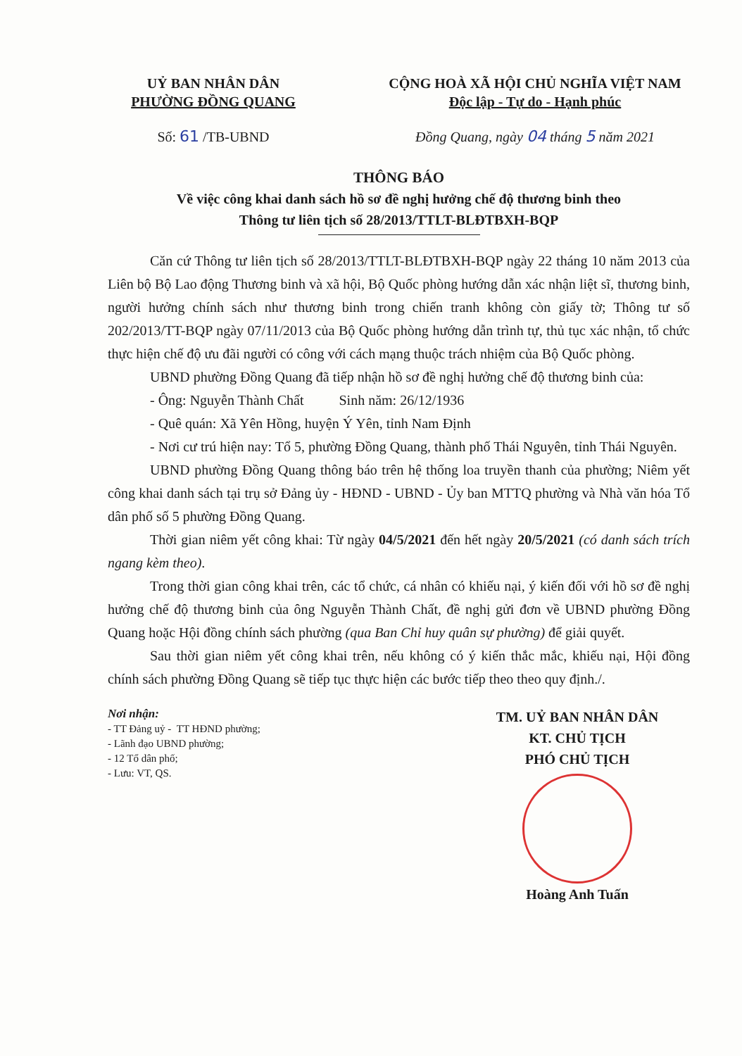UỶ BAN NHÂN DÂN
PHƯỜNG ĐỒNG QUANG
Số: 61 /TB-UBND
CỘNG HOÀ XÃ HỘI CHỦ NGHĨA VIỆT NAM
Độc lập - Tự do - Hạnh phúc
Đồng Quang, ngày 04 tháng 5 năm 2021
THÔNG BÁO
Về việc công khai danh sách hồ sơ đề nghị hưởng chế độ thương binh theo
Thông tư liên tịch số 28/2013/TTLT-BLĐTBXH-BQP
Căn cứ Thông tư liên tịch số 28/2013/TTLT-BLĐTBXH-BQP ngày 22 tháng 10 năm 2013 của Liên bộ Bộ Lao động Thương binh và xã hội, Bộ Quốc phòng hướng dẫn xác nhận liệt sĩ, thương binh, người hưởng chính sách như thương binh trong chiến tranh không còn giấy tờ; Thông tư số 202/2013/TT-BQP ngày 07/11/2013 của Bộ Quốc phòng hướng dẫn trình tự, thủ tục xác nhận, tổ chức thực hiện chế độ ưu đãi người có công với cách mạng thuộc trách nhiệm của Bộ Quốc phòng.
UBND phường Đồng Quang đã tiếp nhận hồ sơ đề nghị hưởng chế độ thương binh của:
- Ông: Nguyễn Thành Chất Sinh năm: 26/12/1936
- Quê quán: Xã Yên Hồng, huyện Ý Yên, tỉnh Nam Định
- Nơi cư trú hiện nay: Tổ 5, phường Đồng Quang, thành phố Thái Nguyên, tỉnh Thái Nguyên.
UBND phường Đồng Quang thông báo trên hệ thống loa truyền thanh của phường; Niêm yết công khai danh sách tại trụ sở Đảng ủy - HĐND - UBND - Ủy ban MTTQ phường và Nhà văn hóa Tổ dân phố số 5 phường Đồng Quang.
Thời gian niêm yết công khai: Từ ngày 04/5/2021 đến hết ngày 20/5/2021 (có danh sách trích ngang kèm theo).
Trong thời gian công khai trên, các tổ chức, cá nhân có khiếu nại, ý kiến đối với hồ sơ đề nghị hưởng chế độ thương binh của ông Nguyễn Thành Chất, đề nghị gửi đơn về UBND phường Đồng Quang hoặc Hội đồng chính sách phường (qua Ban Chỉ huy quân sự phường) để giải quyết.
Sau thời gian niêm yết công khai trên, nếu không có ý kiến thắc mắc, khiếu nại, Hội đồng chính sách phường Đồng Quang sẽ tiếp tục thực hiện các bước tiếp theo theo quy định./.
Nơi nhận:
- TT Đảng uỷ - TT HĐND phường;
- Lãnh đạo UBND phường;
- 12 Tổ dân phố;
- Lưu: VT, QS.
TM. UỶ BAN NHÂN DÂN
KT. CHỦ TỊCH
PHÓ CHỦ TỊCH
Hoàng Anh Tuấn